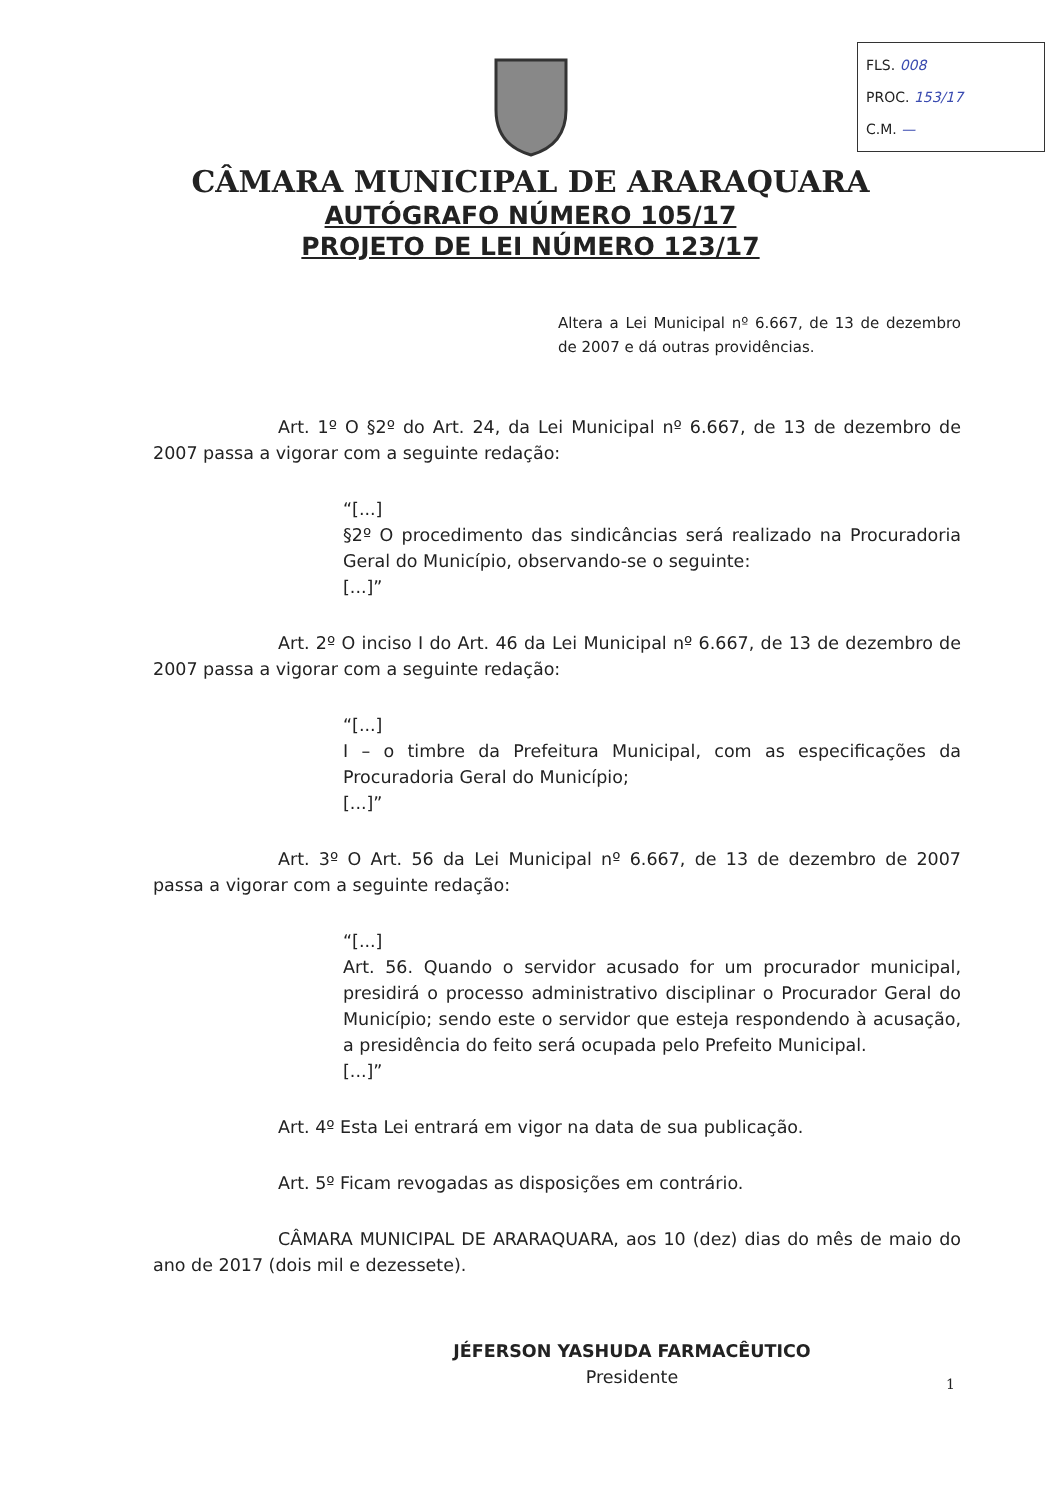FLS. 008
PROC. 153/17
C.M. —
CÂMARA MUNICIPAL DE ARARAQUARA
AUTÓGRAFO NÚMERO 105/17
PROJETO DE LEI NÚMERO 123/17
Altera a Lei Municipal nº 6.667, de 13 de dezembro de 2007 e dá outras providências.
Art. 1º O §2º do Art. 24, da Lei Municipal nº 6.667, de 13 de dezembro de 2007 passa a vigorar com a seguinte redação:
“[...]
§2º O procedimento das sindicâncias será realizado na Procuradoria Geral do Município, observando-se o seguinte:
[...]”
Art. 2º O inciso I do Art. 46 da Lei Municipal nº 6.667, de 13 de dezembro de 2007 passa a vigorar com a seguinte redação:
“[...]
I – o timbre da Prefeitura Municipal, com as especificações da Procuradoria Geral do Município;
[...]”
Art. 3º O Art. 56 da Lei Municipal nº 6.667, de 13 de dezembro de 2007 passa a vigorar com a seguinte redação:
“[...]
Art. 56. Quando o servidor acusado for um procurador municipal, presidirá o processo administrativo disciplinar o Procurador Geral do Município; sendo este o servidor que esteja respondendo à acusação, a presidência do feito será ocupada pelo Prefeito Municipal.
[...]”
Art. 4º Esta Lei entrará em vigor na data de sua publicação.
Art. 5º Ficam revogadas as disposições em contrário.
CÂMARA MUNICIPAL DE ARARAQUARA, aos 10 (dez) dias do mês de maio do ano de 2017 (dois mil e dezessete).
JÉFERSON YASHUDA FARMACÊUTICO
Presidente
1